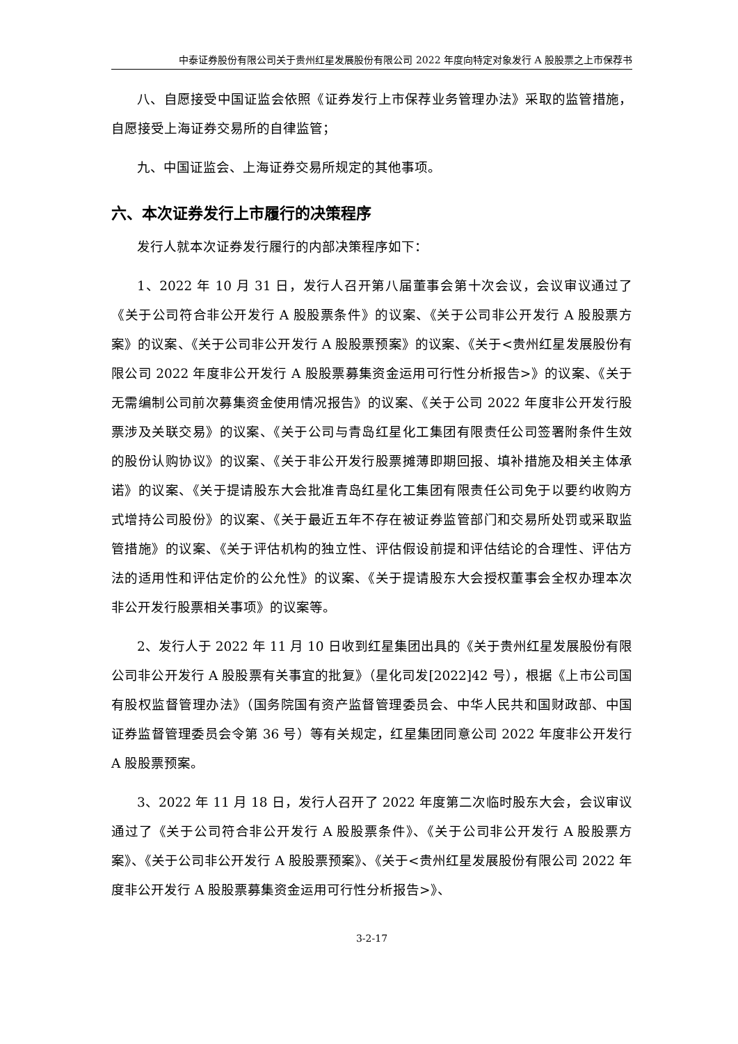中泰证券股份有限公司关于贵州红星发展股份有限公司 2022 年度向特定对象发行 A 股股票之上市保荐书
八、自愿接受中国证监会依照《证券发行上市保荐业务管理办法》采取的监管措施，自愿接受上海证券交易所的自律监管；
九、中国证监会、上海证券交易所规定的其他事项。
六、本次证券发行上市履行的决策程序
发行人就本次证券发行履行的内部决策程序如下：
1、2022 年 10 月 31 日，发行人召开第八届董事会第十次会议，会议审议通过了《关于公司符合非公开发行 A 股股票条件》的议案、《关于公司非公开发行 A 股股票方案》的议案、《关于公司非公开发行 A 股股票预案》的议案、《关于<贵州红星发展股份有限公司 2022 年度非公开发行 A 股股票募集资金运用可行性分析报告>》的议案、《关于无需编制公司前次募集资金使用情况报告》的议案、《关于公司 2022 年度非公开发行股票涉及关联交易》的议案、《关于公司与青岛红星化工集团有限责任公司签署附条件生效的股份认购协议》的议案、《关于非公开发行股票摊薄即期回报、填补措施及相关主体承诺》的议案、《关于提请股东大会批准青岛红星化工集团有限责任公司免于以要约收购方式增持公司股份》的议案、《关于最近五年不存在被证券监管部门和交易所处罚或采取监管措施》的议案、《关于评估机构的独立性、评估假设前提和评估结论的合理性、评估方法的适用性和评估定价的公允性》的议案、《关于提请股东大会授权董事会全权办理本次非公开发行股票相关事项》的议案等。
2、发行人于 2022 年 11 月 10 日收到红星集团出具的《关于贵州红星发展股份有限公司非公开发行 A 股股票有关事宜的批复》（星化司发[2022]42 号），根据《上市公司国有股权监督管理办法》（国务院国有资产监督管理委员会、中华人民共和国财政部、中国证券监督管理委员会令第 36 号）等有关规定，红星集团同意公司 2022 年度非公开发行 A 股股票预案。
3、2022 年 11 月 18 日，发行人召开了 2022 年度第二次临时股东大会，会议审议通过了《关于公司符合非公开发行 A 股股票条件》、《关于公司非公开发行 A 股股票方案》、《关于公司非公开发行 A 股股票预案》、《关于<贵州红星发展股份有限公司 2022 年度非公开发行 A 股股票募集资金运用可行性分析报告>》、
3-2-17